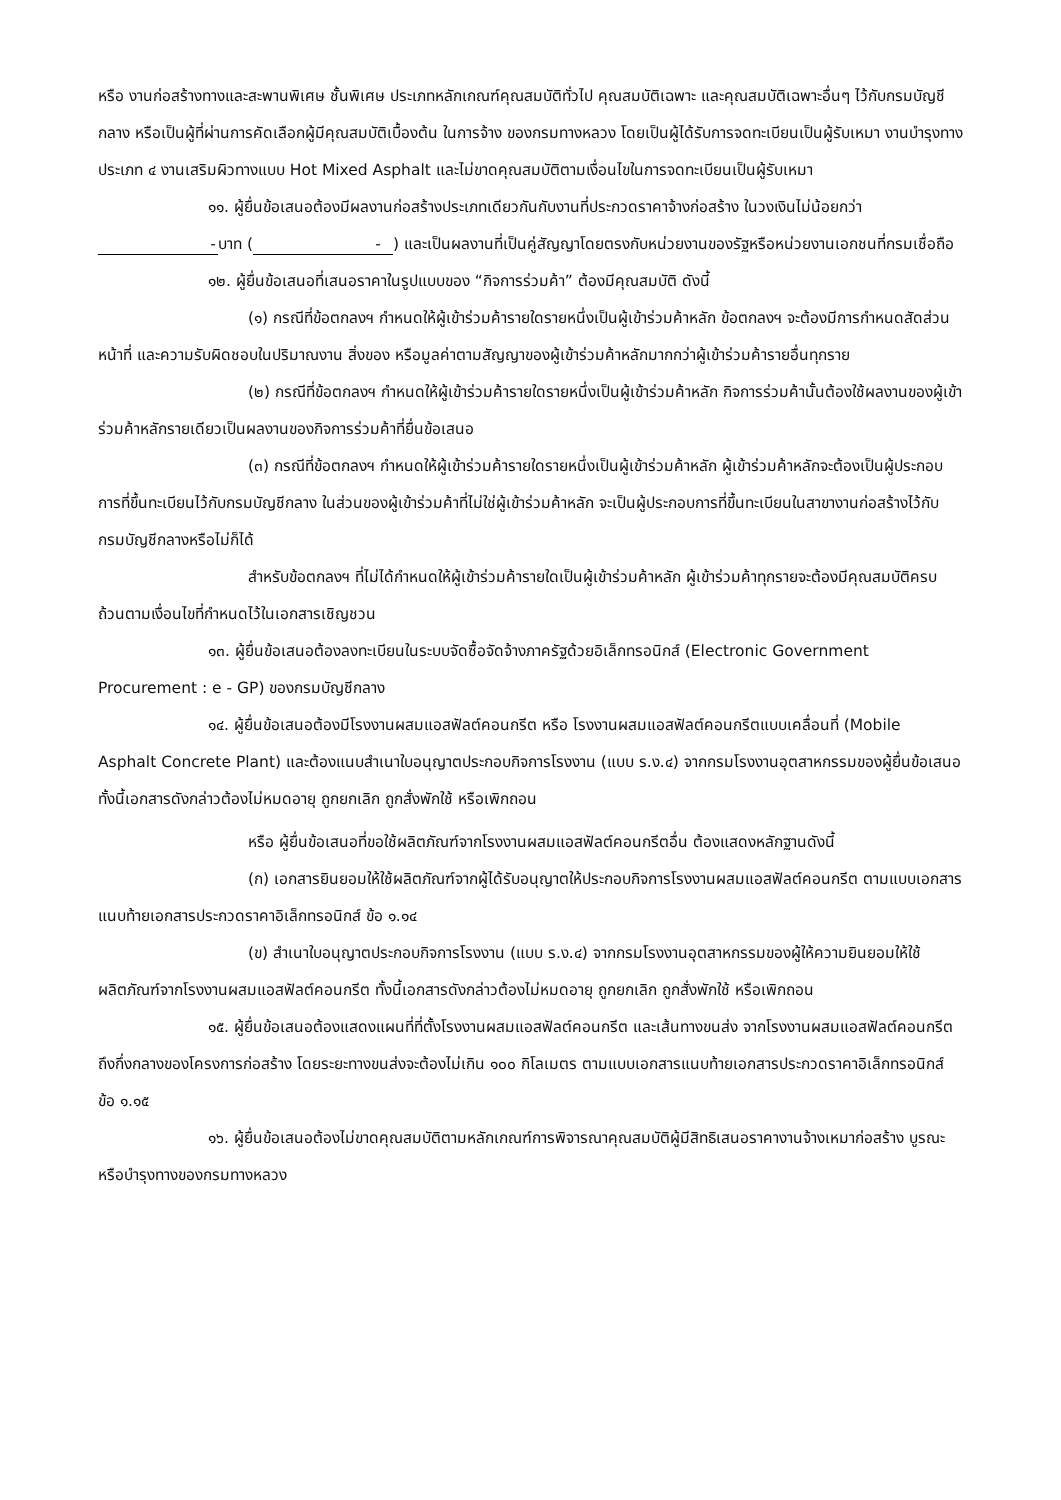หรือ งานก่อสร้างทางและสะพานพิเศษ ชั้นพิเศษ ประเภทหลักเกณฑ์คุณสมบัติทั่วไป คุณสมบัติเฉพาะ และคุณสมบัติเฉพาะอื่นๆ ไว้กับกรมบัญชีกลาง หรือเป็นผู้ที่ผ่านการคัดเลือกผู้มีคุณสมบัติเบื้องต้น ในการจ้าง ของกรมทางหลวง โดยเป็นผู้ได้รับการจดทะเบียนเป็นผู้รับเหมา งานบำรุงทางประเภท ๔ งานเสริมผิวทางแบบ Hot Mixed Asphalt และไม่ขาดคุณสมบัติตามเงื่อนไขในการจดทะเบียนเป็นผู้รับเหมา
๑๑. ผู้ยื่นข้อเสนอต้องมีผลงานก่อสร้างประเภทเดียวกันกับงานที่ประกวดราคาจ้างก่อสร้าง ในวงเงินไม่น้อยกว่า - บาท (-) และเป็นผลงานที่เป็นคู่สัญญาโดยตรงกับหน่วยงานของรัฐหรือหน่วยงานเอกชนที่กรมเชื่อถือ
๑๒. ผู้ยื่นข้อเสนอที่เสนอราคาในรูปแบบของ “กิจการร่วมค้า” ต้องมีคุณสมบัติ ดังนี้
(๑) กรณีที่ข้อตกลงฯ กำหนดให้ผู้เข้าร่วมค้ารายใดรายหนึ่งเป็นผู้เข้าร่วมค้าหลัก ข้อตกลงฯ จะต้องมีการกำหนดสัดส่วนหน้าที่ และความรับผิดชอบในปริมาณงาน สิ่งของ หรือมูลค่าตามสัญญาของผู้เข้าร่วมค้าหลักมากกว่าผู้เข้าร่วมค้ารายอื่นทุกราย
(๒) กรณีที่ข้อตกลงฯ กำหนดให้ผู้เข้าร่วมค้ารายใดรายหนึ่งเป็นผู้เข้าร่วมค้าหลัก กิจการร่วมค้านั้นต้องใช้ผลงานของผู้เข้าร่วมค้าหลักรายเดียวเป็นผลงานของกิจการร่วมค้าที่ยื่นข้อเสนอ
(๓) กรณีที่ข้อตกลงฯ กำหนดให้ผู้เข้าร่วมค้ารายใดรายหนึ่งเป็นผู้เข้าร่วมค้าหลัก ผู้เข้าร่วมค้าหลักจะต้องเป็นผู้ประกอบการที่ขึ้นทะเบียนไว้กับกรมบัญชีกลาง ในส่วนของผู้เข้าร่วมค้าที่ไม่ใช่ผู้เข้าร่วมค้าหลัก จะเป็นผู้ประกอบการที่ขึ้นทะเบียนในสาขางานก่อสร้างไว้กับกรมบัญชีกลางหรือไม่ก็ได้
สำหรับข้อตกลงฯ ที่ไม่ได้กำหนดให้ผู้เข้าร่วมค้ารายใดเป็นผู้เข้าร่วมค้าหลัก ผู้เข้าร่วมค้าทุกรายจะต้องมีคุณสมบัติครบถ้วนตามเงื่อนไขที่กำหนดไว้ในเอกสารเชิญชวน
๑๓. ผู้ยื่นข้อเสนอต้องลงทะเบียนในระบบจัดซื้อจัดจ้างภาครัฐด้วยอิเล็กทรอนิกส์ (Electronic Government Procurement : e - GP) ของกรมบัญชีกลาง
๑๔. ผู้ยื่นข้อเสนอต้องมีโรงงานผสมแอสฟัลต์คอนกรีต หรือ โรงงานผสมแอสฟัลต์คอนกรีตแบบเคลื่อนที่ (Mobile Asphalt Concrete Plant) และต้องแนบสำเนาใบอนุญาตประกอบกิจการโรงงาน (แบบ ร.ง.๔) จากกรมโรงงานอุตสาหกรรมของผู้ยื่นข้อเสนอ ทั้งนี้เอกสารดังกล่าวต้องไม่หมดอายุ ถูกยกเลิก ถูกสั่งพักใช้ หรือเพิกถอน
หรือ ผู้ยื่นข้อเสนอที่ขอใช้ผลิตภัณฑ์จากโรงงานผสมแอสฟัลต์คอนกรีตอื่น ต้องแสดงหลักฐานดังนี้
(ก) เอกสารยินยอมให้ใช้ผลิตภัณฑ์จากผู้ได้รับอนุญาตให้ประกอบกิจการโรงงานผสมแอสฟัลต์คอนกรีต ตามแบบเอกสารแนบท้ายเอกสารประกวดราคาอิเล็กทรอนิกส์ ข้อ ๑.๑๔
(ข) สำเนาใบอนุญาตประกอบกิจการโรงงาน (แบบ ร.ง.๔) จากกรมโรงงานอุตสาหกรรมของผู้ให้ความยินยอมให้ใช้ผลิตภัณฑ์จากโรงงานผสมแอสฟัลต์คอนกรีต ทั้งนี้เอกสารดังกล่าวต้องไม่หมดอายุ ถูกยกเลิก ถูกสั่งพักใช้ หรือเพิกถอน
๑๕. ผู้ยื่นข้อเสนอต้องแสดงแผนที่ที่ตั้งโรงงานผสมแอสฟัลต์คอนกรีต และเส้นทางขนส่ง จากโรงงานผสมแอสฟัลต์คอนกรีตถึงกึ่งกลางของโครงการก่อสร้าง โดยระยะทางขนส่งจะต้องไม่เกิน ๑๐๐ กิโลเมตร ตามแบบเอกสารแนบท้ายเอกสารประกวดราคาอิเล็กทรอนิกส์ ข้อ ๑.๑๕
๑๖. ผู้ยื่นข้อเสนอต้องไม่ขาดคุณสมบัติตามหลักเกณฑ์การพิจารณาคุณสมบัติผู้มีสิทธิเสนอราคางานจ้างเหมาก่อสร้าง บูรณะ หรือบำรุงทางของกรมทางหลวง